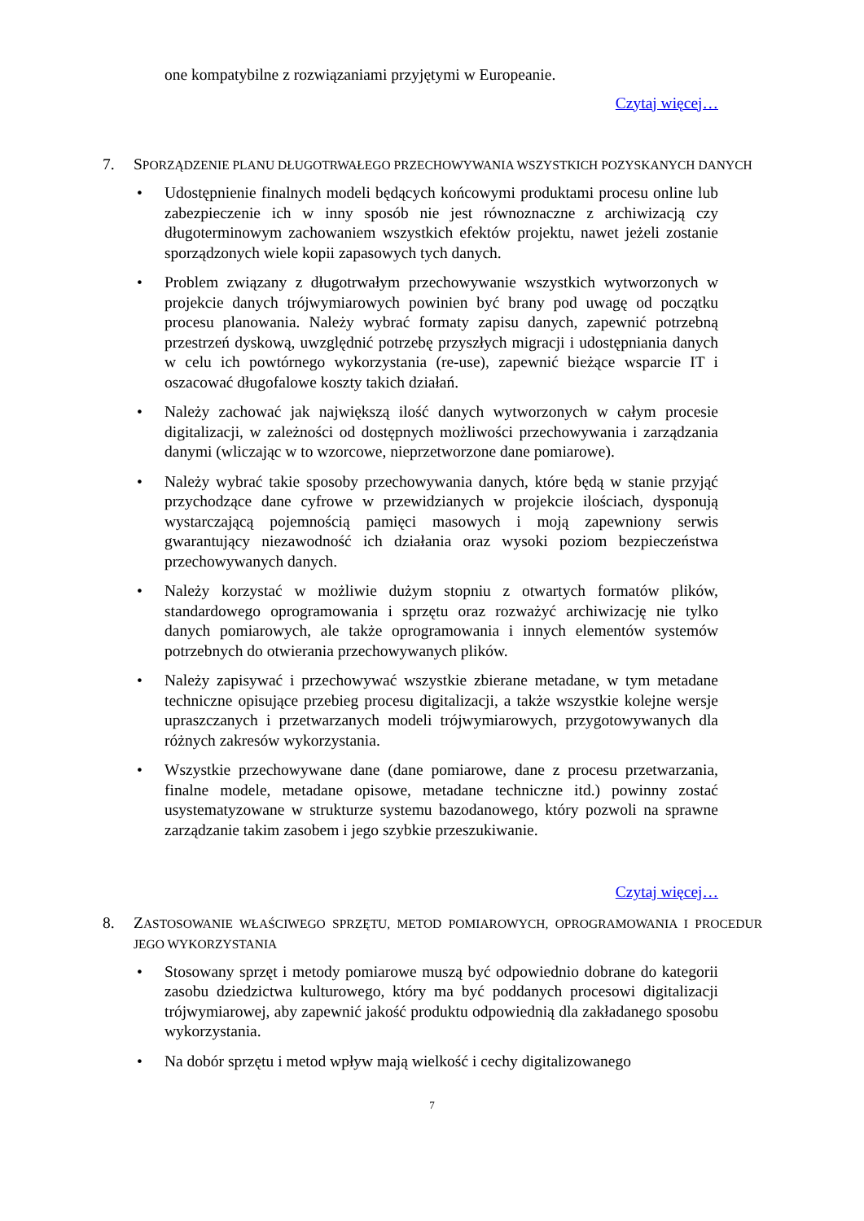one kompatybilne z rozwiązaniami przyjętymi w Europeanie.
Czytaj więcej…
7. SPORZĄDZENIE PLANU DŁUGOTRWAŁEGO PRZECHOWYWANIA WSZYSTKICH POZYSKANYCH DANYCH
• Udostępnienie finalnych modeli będących końcowymi produktami procesu online lub zabezpieczenie ich w inny sposób nie jest równoznaczne z archiwizacją czy długoterminowym zachowaniem wszystkich efektów projektu, nawet jeżeli zostanie sporządzonych wiele kopii zapasowych tych danych.
• Problem związany z długotrwałym przechowywanie wszystkich wytworzonych w projekcie danych trójwymiarowych powinien być brany pod uwagę od początku procesu planowania. Należy wybrać formaty zapisu danych, zapewnić potrzebną przestrzeń dyskową, uwzględnić potrzebę przyszłych migracji i udostępniania danych w celu ich powtórnego wykorzystania (re-use), zapewnić bieżące wsparcie IT i oszacować długofalowe koszty takich działań.
• Należy zachować jak największą ilość danych wytworzonych w całym procesie digitalizacji, w zależności od dostępnych możliwości przechowywania i zarządzania danymi (wliczając w to wzorcowe, nieprzetworzone dane pomiarowe).
• Należy wybrać takie sposoby przechowywania danych, które będą w stanie przyjąć przychodzące dane cyfrowe w przewidzianych w projekcie ilościach, dysponują wystarczającą pojemnością pamięci masowych i moją zapewniony serwis gwarantujący niezawodność ich działania oraz wysoki poziom bezpieczeństwa przechowywanych danych.
• Należy korzystać w możliwie dużym stopniu z otwartych formatów plików, standardowego oprogramowania i sprzętu oraz rozważyć archiwizację nie tylko danych pomiarowych, ale także oprogramowania i innych elementów systemów potrzebnych do otwierania przechowywanych plików.
• Należy zapisywać i przechowywać wszystkie zbierane metadane, w tym metadane techniczne opisujące przebieg procesu digitalizacji, a także wszystkie kolejne wersje upraszczanych i przetwarzanych modeli trójwymiarowych, przygotowywanych dla różnych zakresów wykorzystania.
• Wszystkie przechowywane dane (dane pomiarowe, dane z procesu przetwarzania, finalne modele, metadane opisowe, metadane techniczne itd.) powinny zostać usystematyzowane w strukturze systemu bazodanowego, który pozwoli na sprawne zarządzanie takim zasobem i jego szybkie przeszukiwanie.
Czytaj więcej…
8. ZASTOSOWANIE WŁAŚCIWEGO SPRZĘTU, METOD POMIAROWYCH, OPROGRAMOWANIA I PROCEDUR JEGO WYKORZYSTANIA
• Stosowany sprzęt i metody pomiarowe muszą być odpowiednio dobrane do kategorii zasobu dziedzictwa kulturowego, który ma być poddanych procesowi digitalizacji trójwymiarowej, aby zapewnić jakość produktu odpowiednią dla zakładanego sposobu wykorzystania.
• Na dobór sprzętu i metod wpływ mają wielkość i cechy digitalizowanego
7